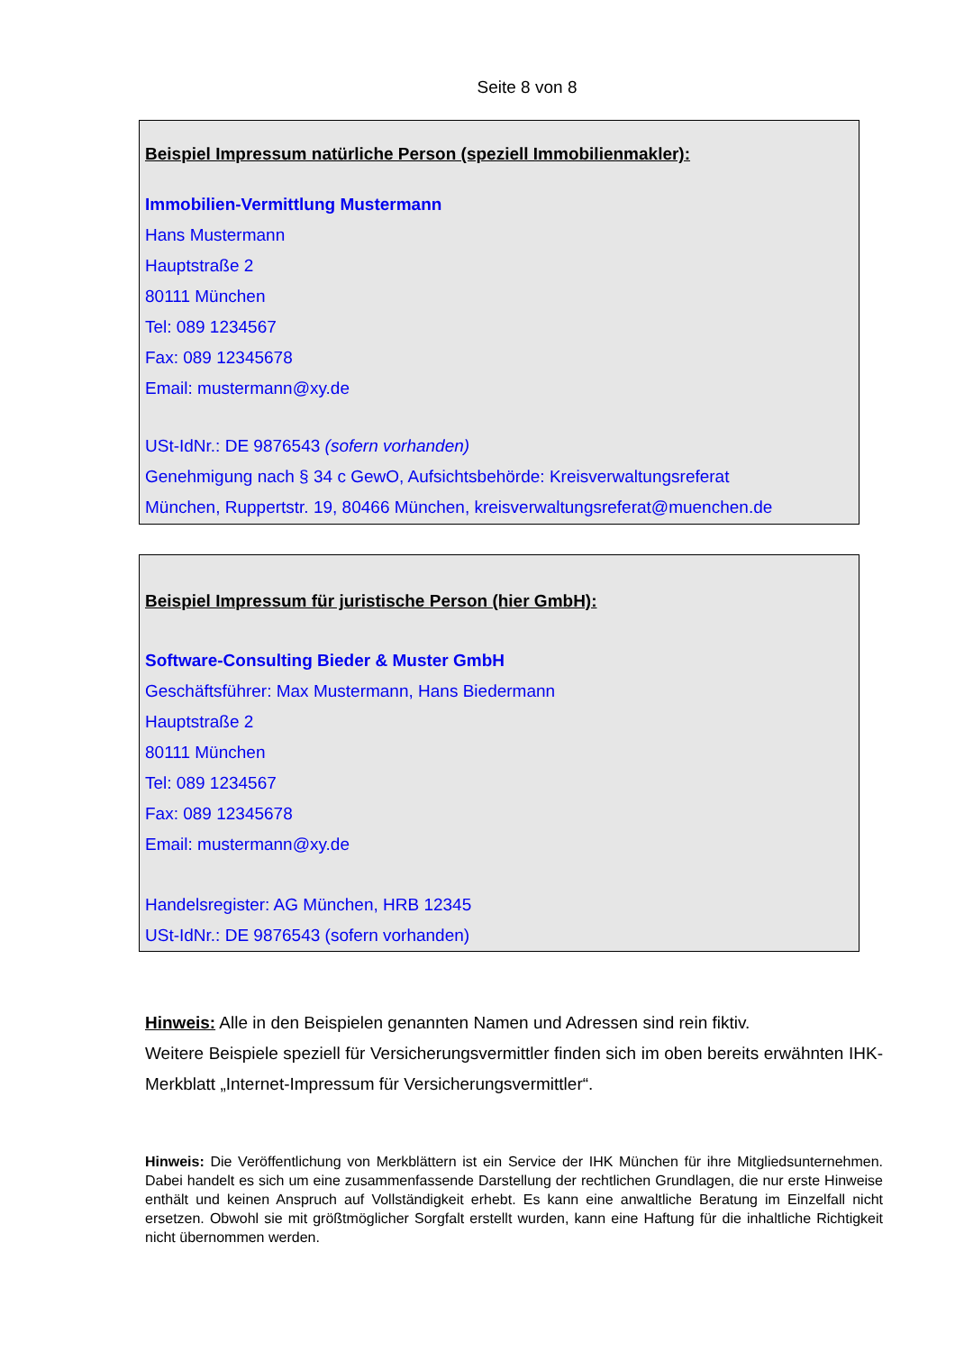Seite 8 von 8
Beispiel Impressum natürliche Person (speziell Immobilienmakler):
Immobilien-Vermittlung Mustermann
Hans Mustermann
Hauptstraße 2
80111 München
Tel: 089 1234567
Fax: 089 12345678
Email: mustermann@xy.de
USt-IdNr.: DE 9876543 (sofern vorhanden)
Genehmigung nach § 34 c GewO, Aufsichtsbehörde: Kreisverwaltungsreferat
München, Ruppertstr. 19, 80466 München, kreisverwaltungsreferat@muenchen.de
Beispiel Impressum für juristische Person (hier GmbH):
Software-Consulting Bieder & Muster GmbH
Geschäftsführer: Max Mustermann, Hans Biedermann
Hauptstraße 2
80111 München
Tel: 089 1234567
Fax: 089 12345678
Email: mustermann@xy.de
Handelsregister: AG München, HRB 12345
USt-IdNr.: DE 9876543 (sofern vorhanden)
Hinweis: Alle in den Beispielen genannten Namen und Adressen sind rein fiktiv.
Weitere Beispiele speziell für Versicherungsvermittler finden sich im oben bereits erwähnten IHK-Merkblatt „Internet-Impressum für Versicherungsvermittler“.
Hinweis: Die Veröffentlichung von Merkblättern ist ein Service der IHK München für ihre Mitgliedsunternehmen. Dabei handelt es sich um eine zusammenfassende Darstellung der rechtlichen Grundlagen, die nur erste Hinweise enthält und keinen Anspruch auf Vollständigkeit erhebt. Es kann eine anwaltliche Beratung im Einzelfall nicht ersetzen. Obwohl sie mit größtmöglicher Sorgfalt erstellt wurden, kann eine Haftung für die inhaltliche Richtigkeit nicht übernommen werden.